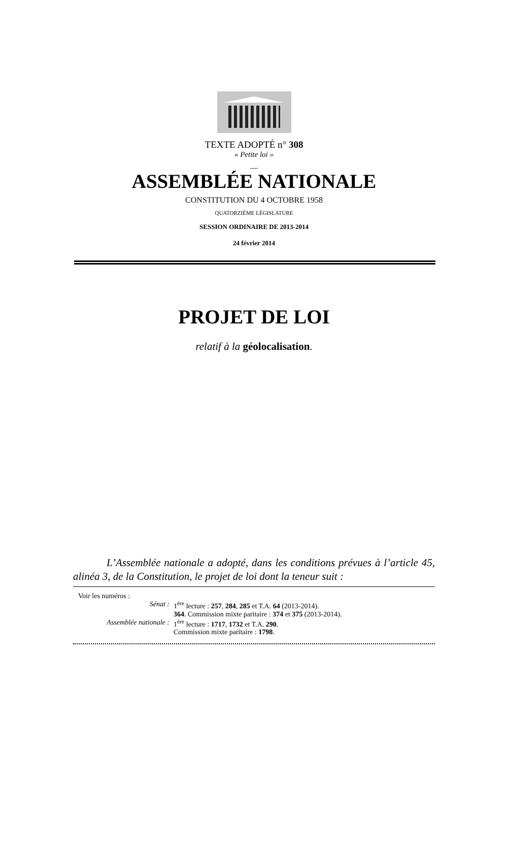TEXTE ADOPTÉ n° 308
« Petite loi »
__
ASSEMBLÉE NATIONALE
CONSTITUTION DU 4 OCTOBRE 1958
QUATORZIÈME LÉGISLATURE
SESSION ORDINAIRE DE 2013-2014
24 février 2014
PROJET DE LOI
relatif à la géolocalisation.
L’Assemblée nationale a adopté, dans les conditions prévues à l’article 45, alinéa 3, de la Constitution, le projet de loi dont la teneur suit :
Voir les numéros :
Sénat : 1<sup>ère</sup> lecture : 257, 284, 285 et T.A. 64 (2013-2014).
364. Commission mixte paritaire : 374 et 375 (2013-2014).
Assemblée nationale : 1<sup>ère</sup> lecture : 1717, 1732 et T.A. 290.
Commission mixte paritaire : 1798.